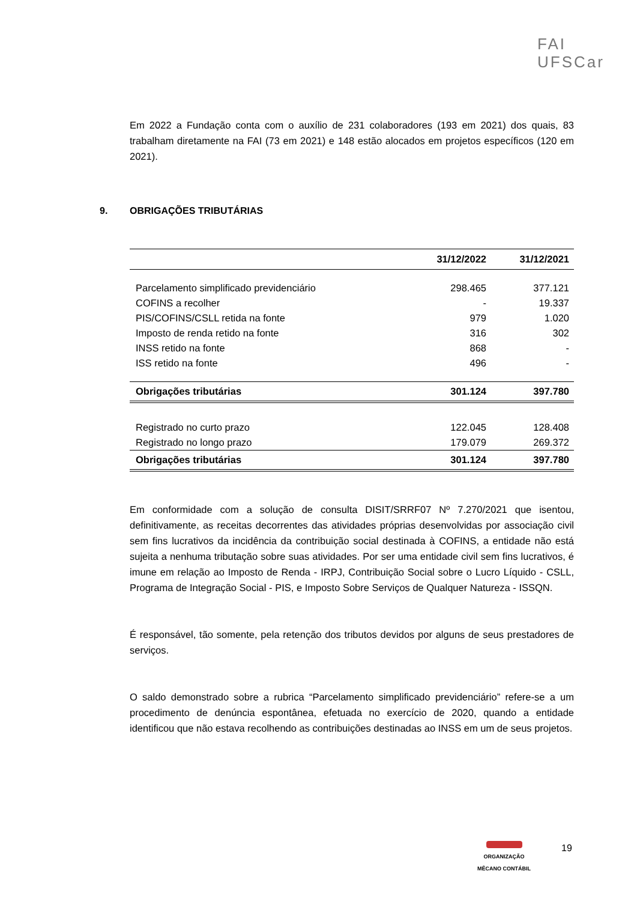FAI
UFSCar
Em 2022 a Fundação conta com o auxílio de 231 colaboradores (193 em 2021) dos quais, 83 trabalham diretamente na FAI (73 em 2021) e 148 estão alocados em projetos específicos (120 em 2021).
9. OBRIGAÇÕES TRIBUTÁRIAS
| | 31/12/2022 | 31/12/2021 |
| --- | --- | --- |
| Parcelamento simplificado previdenciário | 298.465 | 377.121 |
| COFINS a recolher | - | 19.337 |
| PIS/COFINS/CSLL retida na fonte | 979 | 1.020 |
| Imposto de renda retido na fonte | 316 | 302 |
| INSS retido na fonte | 868 | - |
| ISS retido na fonte | 496 | - |
| Obrigações tributárias | 301.124 | 397.780 |
| Registrado no curto prazo | 122.045 | 128.408 |
| Registrado no longo prazo | 179.079 | 269.372 |
| Obrigações tributárias | 301.124 | 397.780 |
Em conformidade com a solução de consulta DISIT/SRRF07 Nº 7.270/2021 que isentou, definitivamente, as receitas decorrentes das atividades próprias desenvolvidas por associação civil sem fins lucrativos da incidência da contribuição social destinada à COFINS, a entidade não está sujeita a nenhuma tributação sobre suas atividades. Por ser uma entidade civil sem fins lucrativos, é imune em relação ao Imposto de Renda - IRPJ, Contribuição Social sobre o Lucro Líquido - CSLL, Programa de Integração Social - PIS, e Imposto Sobre Serviços de Qualquer Natureza - ISSQN.
É responsável, tão somente, pela retenção dos tributos devidos por alguns de seus prestadores de serviços.
O saldo demonstrado sobre a rubrica “Parcelamento simplificado previdenciário” refere-se a um procedimento de denúncia espontânea, efetuada no exercício de 2020, quando a entidade identificou que não estava recolhendo as contribuições destinadas ao INSS em um de seus projetos.
ORGANIZAÇÃO
MÊCANO CONTÁBIL
19